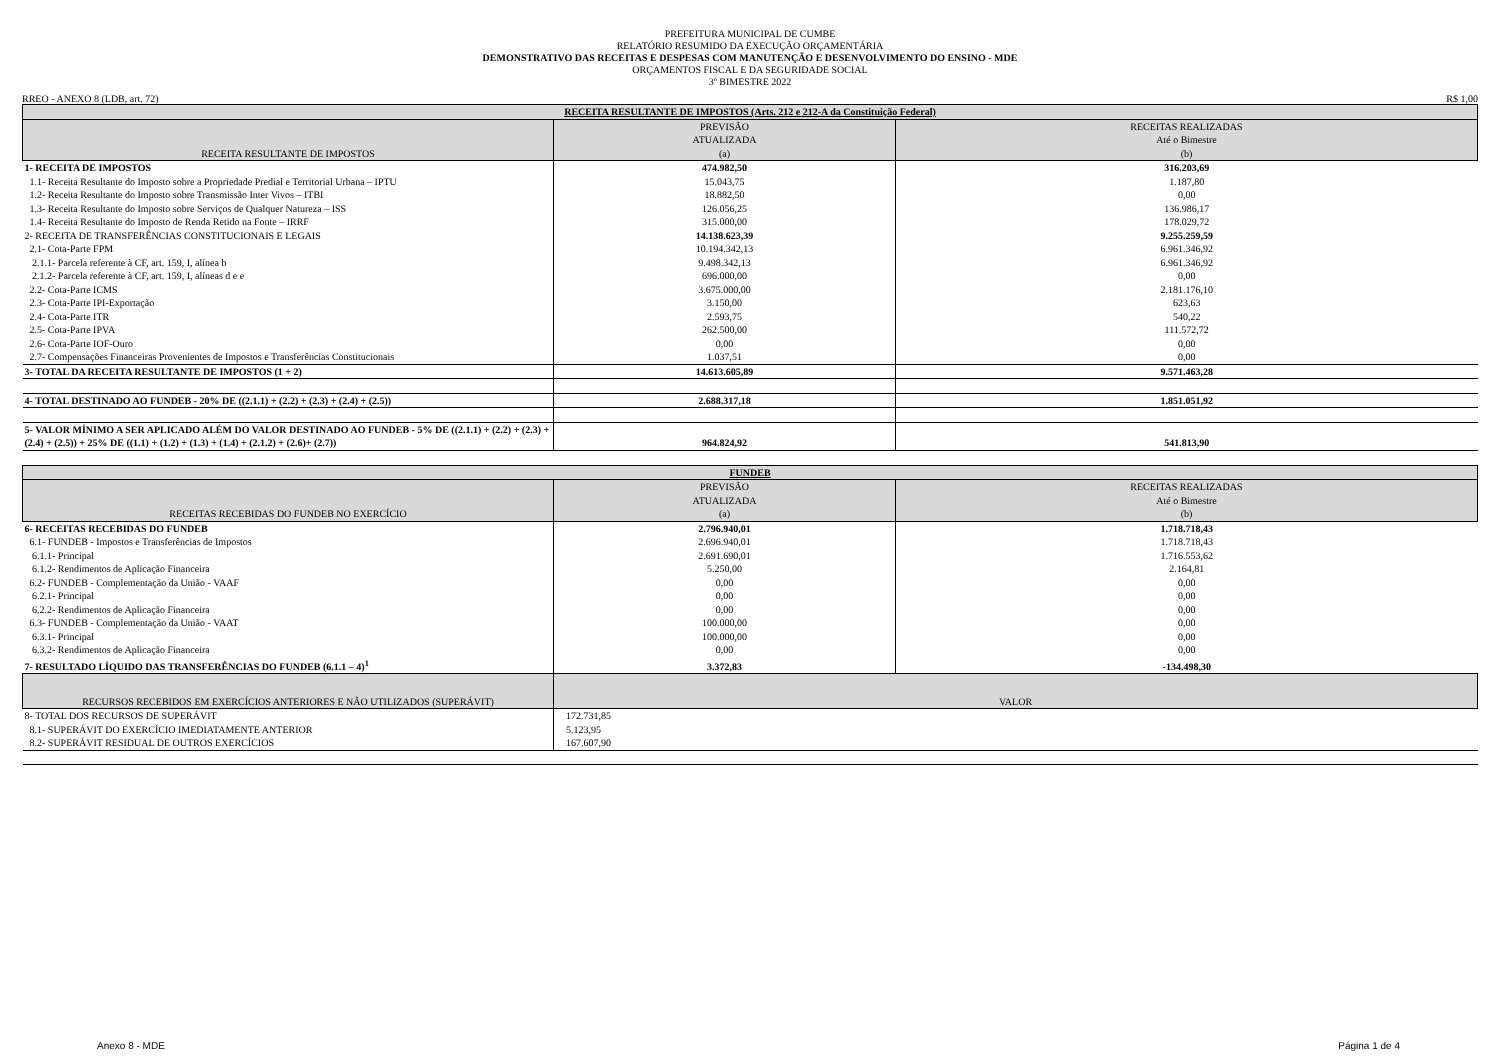PREFEITURA MUNICIPAL DE CUMBE
RELATÓRIO RESUMIDO DA EXECUÇÃO ORÇAMENTÁRIA
DEMONSTRATIVO DAS RECEITAS E DESPESAS COM MANUTENÇÃO E DESENVOLVIMENTO DO ENSINO - MDE
ORÇAMENTOS FISCAL E DA SEGURIDADE SOCIAL
3º BIMESTRE 2022
RREO - ANEXO 8 (LDB, art. 72) R$ 1,00
| RECEITA RESULTANTE DE IMPOSTOS (Arts. 212 e 212-A da Constituição Federal) | | |
| --- | --- | --- |
| RECEITA RESULTANTE DE IMPOSTOS | PREVISÃO ATUALIZADA (a) | RECEITAS REALIZADAS Até o Bimestre (b) |
| 1- RECEITA DE IMPOSTOS | 474.982,50 | 316.203,69 |
| 1.1- Receita Resultante do Imposto sobre a Propriedade Predial e Territorial Urbana – IPTU | 15.043,75 | 1.187,80 |
| 1.2- Receita Resultante do Imposto sobre Transmissão Inter Vivos – ITBI | 18.882,50 | 0,00 |
| 1.3- Receita Resultante do Imposto sobre Serviços de Qualquer Natureza – ISS | 126.056,25 | 136.986,17 |
| 1.4- Receita Resultante do Imposto de Renda Retido na Fonte – IRRF | 315.000,00 | 178.029,72 |
| 2- RECEITA DE TRANSFERÊNCIAS CONSTITUCIONAIS E LEGAIS | 14.138.623,39 | 9.255.259,59 |
| 2.1- Cota-Parte FPM | 10.194.342,13 | 6.961.346,92 |
| 2.1.1- Parcela referente à CF, art. 159, I, alínea b | 9.498.342,13 | 6.961.346,92 |
| 2.1.2- Parcela referente à CF, art. 159, I, alíneas d e e | 696.000,00 | 0,00 |
| 2.2- Cota-Parte ICMS | 3.675.000,00 | 2.181.176,10 |
| 2.3- Cota-Parte IPI-Exportação | 3.150,00 | 623,63 |
| 2.4- Cota-Parte ITR | 2.593,75 | 540,22 |
| 2.5- Cota-Parte IPVA | 262.500,00 | 111.572,72 |
| 2.6- Cota-Parte IOF-Ouro | 0,00 | 0,00 |
| 2.7- Compensações Financeiras Provenientes de Impostos e Transferências Constitucionais | 1.037,51 | 0,00 |
| 3- TOTAL DA RECEITA RESULTANTE DE IMPOSTOS (1 + 2) | 14.613.605,89 | 9.571.463,28 |
| 4- TOTAL DESTINADO AO FUNDEB - 20% DE ((2.1.1) + (2.2) + (2.3) + (2.4) + (2.5)) | 2.688.317,18 | 1.851.051,92 |
| 5- VALOR MÍNIMO A SER APLICADO ALÉM DO VALOR DESTINADO AO FUNDEB - 5% DE ((2.1.1) + (2.2) + (2.3) + (2.4) + (2.5)) + 25% DE ((1.1) + (1.2) + (1.3) + (1.4) + (2.1.2) + (2.6)+ (2.7)) | 964.824,92 | 541.813,90 |
| FUNDEB | | |
| --- | --- | --- |
| RECEITAS RECEBIDAS DO FUNDEB NO EXERCÍCIO | PREVISÃO ATUALIZADA (a) | RECEITAS REALIZADAS Até o Bimestre (b) |
| 6- RECEITAS RECEBIDAS DO FUNDEB | 2.796.940,01 | 1.718.718,43 |
| 6.1- FUNDEB - Impostos e Transferências de Impostos | 2.696.940,01 | 1.718.718,43 |
| 6.1.1- Principal | 2.691.690,01 | 1.716.553,62 |
| 6.1.2- Rendimentos de Aplicação Financeira | 5.250,00 | 2.164,81 |
| 6.2- FUNDEB - Complementação da União - VAAF | 0,00 | 0,00 |
| 6.2.1- Principal | 0,00 | 0,00 |
| 6.2.2- Rendimentos de Aplicação Financeira | 0,00 | 0,00 |
| 6.3- FUNDEB - Complementação da União - VAAT | 100.000,00 | 0,00 |
| 6.3.1- Principal | 100.000,00 | 0,00 |
| 6.3.2- Rendimentos de Aplicação Financeira | 0,00 | 0,00 |
| 7- RESULTADO LÍQUIDO DAS TRANSFERÊNCIAS DO FUNDEB (6.1.1 – 4)<sup>1</sup> | 3.372,83 | -134.498,30 |
| RECURSOS RECEBIDOS EM EXERCÍCIOS ANTERIORES E NÃO UTILIZADOS (SUPERÁVIT) | VALOR | |
| 8- TOTAL DOS RECURSOS DE SUPERÁVIT | 172.731,85 | |
| 8.1- SUPERÁVIT DO EXERCÍCIO IMEDIATAMENTE ANTERIOR | 5.123,95 | |
| 8.2- SUPERÁVIT RESIDUAL DE OUTROS EXERCÍCIOS | 167.607,90 | |
Anexo 8 - MDE Página 1 de 4